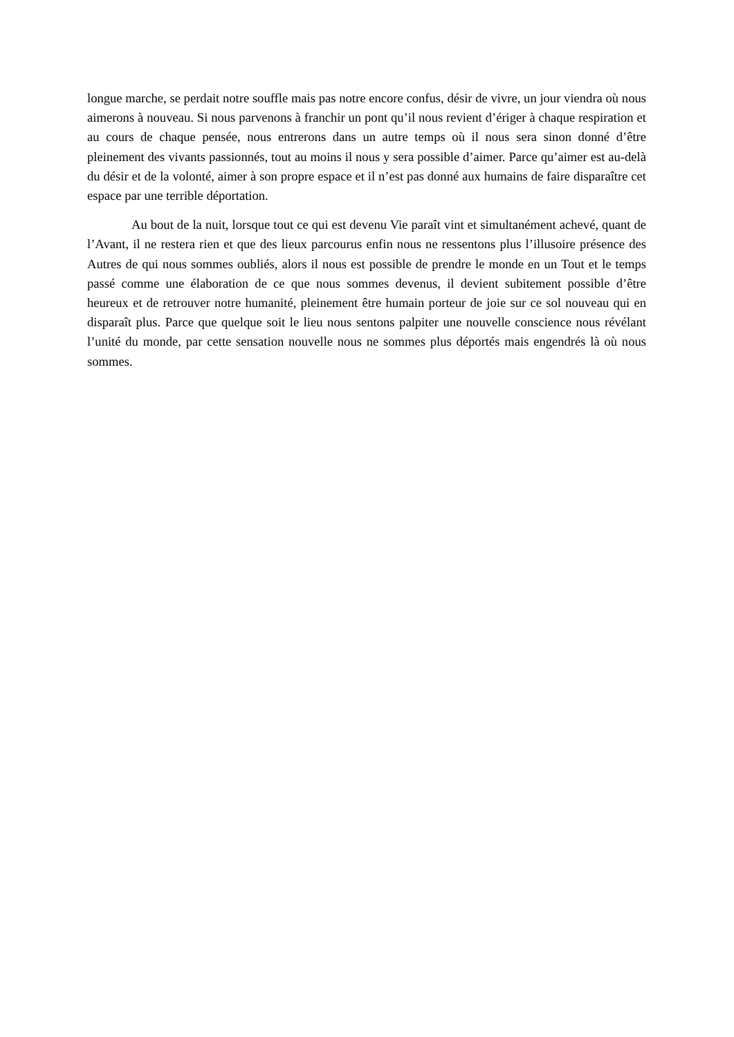longue marche, se perdait notre souffle mais pas notre encore confus, désir de vivre, un jour viendra où nous aimerons à nouveau. Si nous parvenons à franchir un pont qu’il nous revient d’ériger à chaque respiration et au cours de chaque pensée, nous entrerons dans un autre temps où il nous sera sinon donné d’être pleinement des vivants passionnés, tout au moins il nous y sera possible d’aimer. Parce qu’aimer est au-delà du désir et de la volonté, aimer à son propre espace et il n’est pas donné aux humains de faire disparaître cet espace par une terrible déportation.
Au bout de la nuit, lorsque tout ce qui est devenu Vie paraît vint et simultanément achevé, quant de l’Avant, il ne restera rien et que des lieux parcourus enfin nous ne ressentons plus l’illusoire présence des Autres de qui nous sommes oubliés, alors il nous est possible de prendre le monde en un Tout et le temps passé comme une élaboration de ce que nous sommes devenus, il devient subitement possible d’être heureux et de retrouver notre humanité, pleinement être humain porteur de joie sur ce sol nouveau qui en disparaît plus. Parce que quelque soit le lieu nous sentons palpiter une nouvelle conscience nous révélant l’unité du monde, par cette sensation nouvelle nous ne sommes plus déportés mais engendrés là où nous sommes.